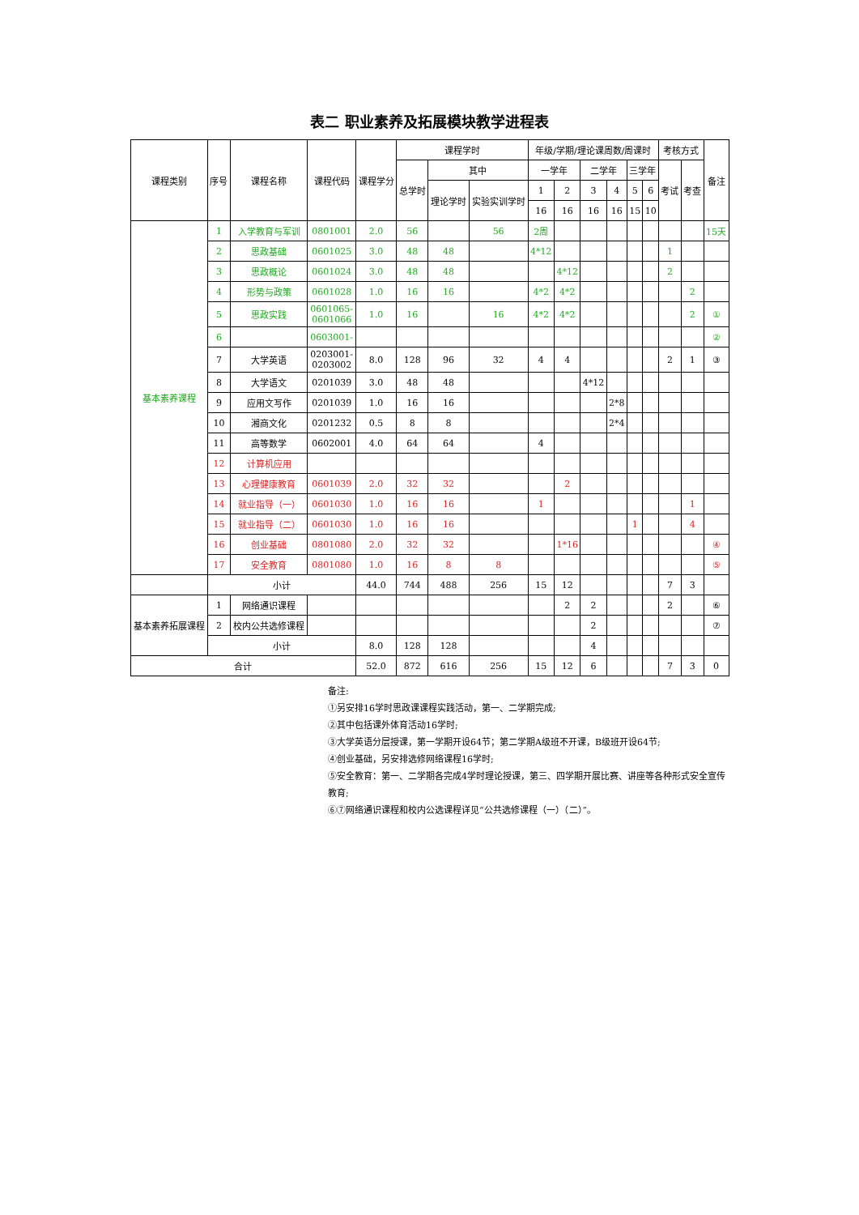表二 职业素养及拓展模块教学进程表
| 课程类别 | 序号 | 课程名称 | 课程代码 | 课程学分 | 课程学时 | | | 年级/学期/理论课周数/周课时 | | | | | | 考核方式 | | 备注 |
| --- | --- | --- | --- | --- | --- | --- | --- | --- | --- | --- | --- | --- | --- | --- | --- | --- |
| | | | | | 总学时 | 其中 | | 一学年 | | 二学年 | | 三学年 | | 考试 | 考查 | |
| | | | | | | 理论学时 | 实验实训学时 | 1 | 2 | 3 | 4 | 5 | 6 | | | |
| | | | | | | | | 16 | 16 | 16 | 16 | 15 | 10 | | | |
| 基本素养课程 | 1 | 入学教育与军训 | 0801001 | 2.0 | 56 | | 56 | 2周 | | | | | | | | 15天 |
| | 2 | 思政基础 | 0601025 | 3.0 | 48 | 48 | | 4*12 | | | | | | 1 | | |
| | 3 | 思政概论 | 0601024 | 3.0 | 48 | 48 | | | 4*12 | | | | | 2 | | |
| | 4 | 形势与政策 | 0601028 | 1.0 | 16 | 16 | | 4*2 | 4*2 | | | | | | 2 | |
| | 5 | 思政实践 | 0601065- 0601066 | 1.0 | 16 | | 16 | 4*2 | 4*2 | | | | | | 2 | ① |
| | 6 | | 0603001- | | | | | | | | | | | | | ② |
| | 7 | 大学英语 | 0203001- 0203002 | 8.0 | 128 | 96 | 32 | 4 | 4 | | | | | 2 | 1 | ③ |
| | 8 | 大学语文 | 0201039 | 3.0 | 48 | 48 | | | | 4*12 | | | | | | |
| | 9 | 应用文写作 | 0201039 | 1.0 | 16 | 16 | | | | | 2*8 | | | | | |
| | 10 | 湘商文化 | 0201232 | 0.5 | 8 | 8 | | | | | 2*4 | | | | | |
| | 11 | 高等数学 | 0602001 | 4.0 | 64 | 64 | | 4 | | | | | | | | |
| | 12 | 计算机应用 | | | | | | | | | | | | | | |
| | 13 | 心理健康教育 | 0601039 | 2.0 | 32 | 32 | | | 2 | | | | | | | |
| | 14 | 就业指导（一） | 0601030 | 1.0 | 16 | 16 | | 1 | | | | | | | 1 | |
| | 15 | 就业指导（二） | 0601030 | 1.0 | 16 | 16 | | | | | | 1 | | | 4 | |
| | 16 | 创业基础 | 0801080 | 2.0 | 32 | 32 | | | 1*16 | | | | | | | ④ |
| | 17 | 安全教育 | 0801080 | 1.0 | 16 | 8 | 8 | | | | | | | | | ⑤ |
| | 小计 | | | 44.0 | 744 | 488 | 256 | 15 | 12 | | | | | 7 | 3 | |
| 基本素养拓展课程 | 1 | 网络通识课程 | | | | | | | 2 | 2 | | | | 2 | | ⑥ |
| | 2 | 校内公共选修课程 | | | | | | | | 2 | | | | | | ⑦ |
| | 小计 | | | 8.0 | 128 | 128 | | | | 4 | | | | | | |
| 合计 | | | | 52.0 | 872 | 616 | 256 | 15 | 12 | 6 | | | | 7 | 3 | 0 |
备注:
①另安排16学时思政课课程实践活动，第一、二学期完成;
②其中包括课外体育活动16学时;
③大学英语分层授课，第一学期开设64节；第二学期A级班不开课，B级班开设64节;
④创业基础，另安排选修网络课程16学时;
⑤安全教育：第一、二学期各完成4学时理论授课，第三、四学期开展比赛、讲座等各种形式安全宣传教育;
⑥⑦网络通识课程和校内公选课程详见“公共选修课程（一）（二）”。